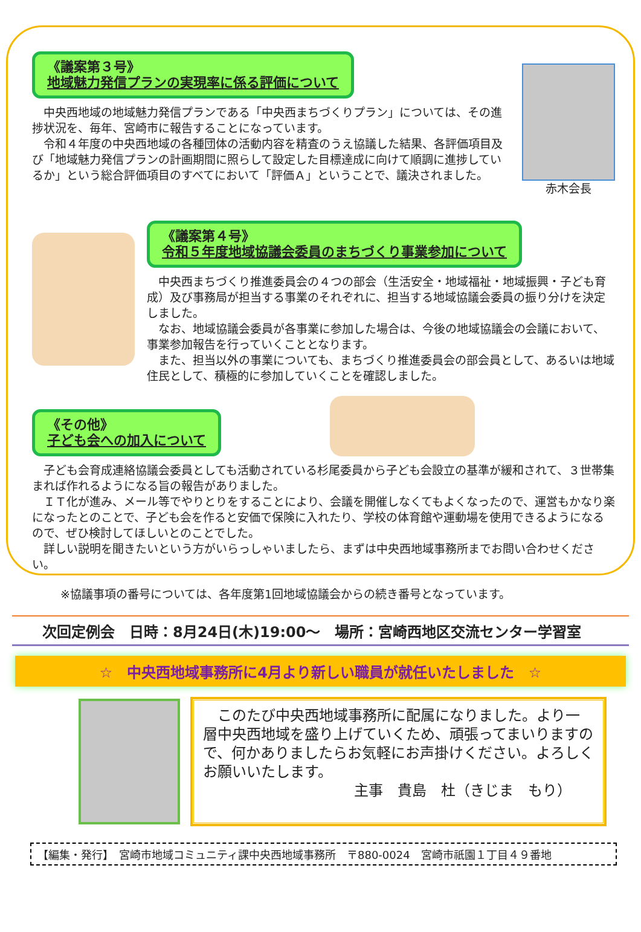《議案第３号》
地域魅力発信プランの実現率に係る評価について
　中央西地域の地域魅力発信プランである「中央西まちづくりプラン」については、その進捗状況を、毎年、宮崎市に報告することになっています。
　令和４年度の中央西地域の各種団体の活動内容を精査のうえ協議した結果、各評価項目及び「地域魅力発信プランの計画期間に照らして設定した目標達成に向けて順調に進捗しているか」という総合評価項目のすべてにおいて「評価Ａ」ということで、議決されました。
赤木会長
《議案第４号》
令和５年度地域協議会委員のまちづくり事業参加について
　中央西まちづくり推進委員会の４つの部会（生活安全・地域福祉・地域振興・子ども育成）及び事務局が担当する事業のそれぞれに、担当する地域協議会委員の振り分けを決定しました。
　なお、地域協議会委員が各事業に参加した場合は、今後の地域協議会の会議において、 事業参加報告を行っていくこととなります。
　また、担当以外の事業についても、まちづくり推進委員会の部会員として、あるいは地域住民として、積極的に参加していくことを確認しました。
《その他》
子ども会への加入について
　子ども会育成連絡協議会委員としても活動されている杉尾委員から子ども会設立の基準が緩和されて、３世帯集まれば作れるようになる旨の報告がありました。
　ＩＴ化が進み、メール等でやりとりをすることにより、会議を開催しなくてもよくなったので、運営もかなり楽になったとのことで、子ども会を作ると安価で保険に入れたり、学校の体育館や運動場を使用できるようになるので、ぜひ検討してほしいとのことでした。
　詳しい説明を聞きたいという方がいらっしゃいましたら、まずは中央西地域事務所までお問い合わせください。
※協議事項の番号については、各年度第1回地域協議会からの続き番号となっています。
次回定例会　日時：8月24日(木)19:00～　場所：宮崎西地区交流センター学習室
☆　中央西地域事務所に4月より新しい職員が就任いたしました　☆
　このたび中央西地域事務所に配属になりました。より一層中央西地域を盛り上げていくため、頑張ってまいりますので、何かありましたらお気軽にお声掛けください。よろしくお願いいたします。
主事　貴島　杜（きじま　もり）
【編集・発行】　宮崎市地域コミュニティ課中央西地域事務所　〒880-0024　宮崎市祇園１丁目４９番地